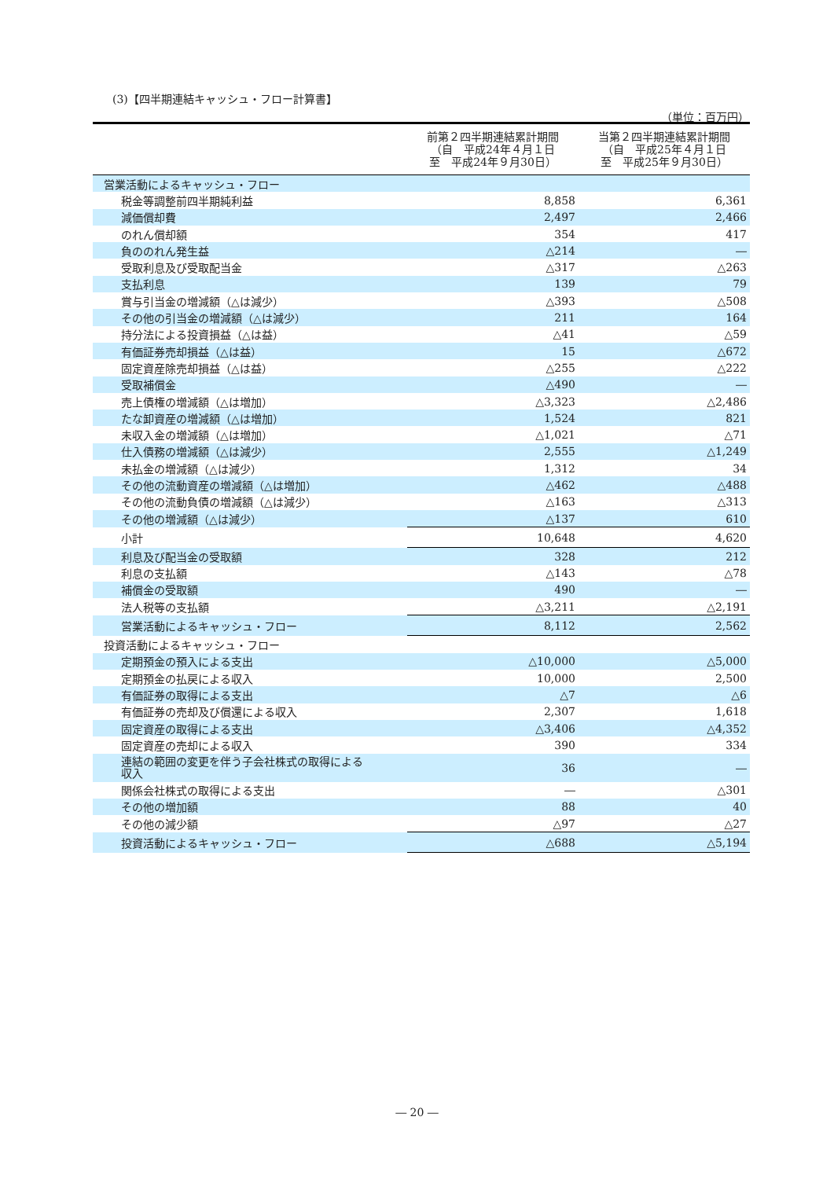(3)【四半期連結キャッシュ・フロー計算書】
（単位：百万円）
| | 前第２四半期連結累計期間 （自 平成24年４月１日 至 平成24年９月30日） | 当第２四半期連結累計期間 （自 平成25年４月１日 至 平成25年９月30日） |
| --- | --- | --- |
| 営業活動によるキャッシュ・フロー | | |
| 税金等調整前四半期純利益 | 8,858 | 6,361 |
| 減価償却費 | 2,497 | 2,466 |
| のれん償却額 | 354 | 417 |
| 負ののれん発生益 | △214 | ― |
| 受取利息及び受取配当金 | △317 | △263 |
| 支払利息 | 139 | 79 |
| 賞与引当金の増減額（△は減少） | △393 | △508 |
| その他の引当金の増減額（△は減少） | 211 | 164 |
| 持分法による投資損益（△は益） | △41 | △59 |
| 有価証券売却損益（△は益） | 15 | △672 |
| 固定資産除売却損益（△は益） | △255 | △222 |
| 受取補償金 | △490 | ― |
| 売上債権の増減額（△は増加） | △3,323 | △2,486 |
| たな卸資産の増減額（△は増加） | 1,524 | 821 |
| 未収入金の増減額（△は増加） | △1,021 | △71 |
| 仕入債務の増減額（△は減少） | 2,555 | △1,249 |
| 未払金の増減額（△は減少） | 1,312 | 34 |
| その他の流動資産の増減額（△は増加） | △462 | △488 |
| その他の流動負債の増減額（△は減少） | △163 | △313 |
| その他の増減額（△は減少） | △137 | 610 |
| 小計 | 10,648 | 4,620 |
| 利息及び配当金の受取額 | 328 | 212 |
| 利息の支払額 | △143 | △78 |
| 補償金の受取額 | 490 | ― |
| 法人税等の支払額 | △3,211 | △2,191 |
| 営業活動によるキャッシュ・フロー | 8,112 | 2,562 |
| 投資活動によるキャッシュ・フロー | | |
| 定期預金の預入による支出 | △10,000 | △5,000 |
| 定期預金の払戻による収入 | 10,000 | 2,500 |
| 有価証券の取得による支出 | △7 | △6 |
| 有価証券の売却及び償還による収入 | 2,307 | 1,618 |
| 固定資産の取得による支出 | △3,406 | △4,352 |
| 固定資産の売却による収入 | 390 | 334 |
| 連結の範囲の変更を伴う子会社株式の取得による 収入 | 36 | ― |
| 関係会社株式の取得による支出 | ― | △301 |
| その他の増加額 | 88 | 40 |
| その他の減少額 | △97 | △27 |
| 投資活動によるキャッシュ・フロー | △688 | △5,194 |
― 20 ―